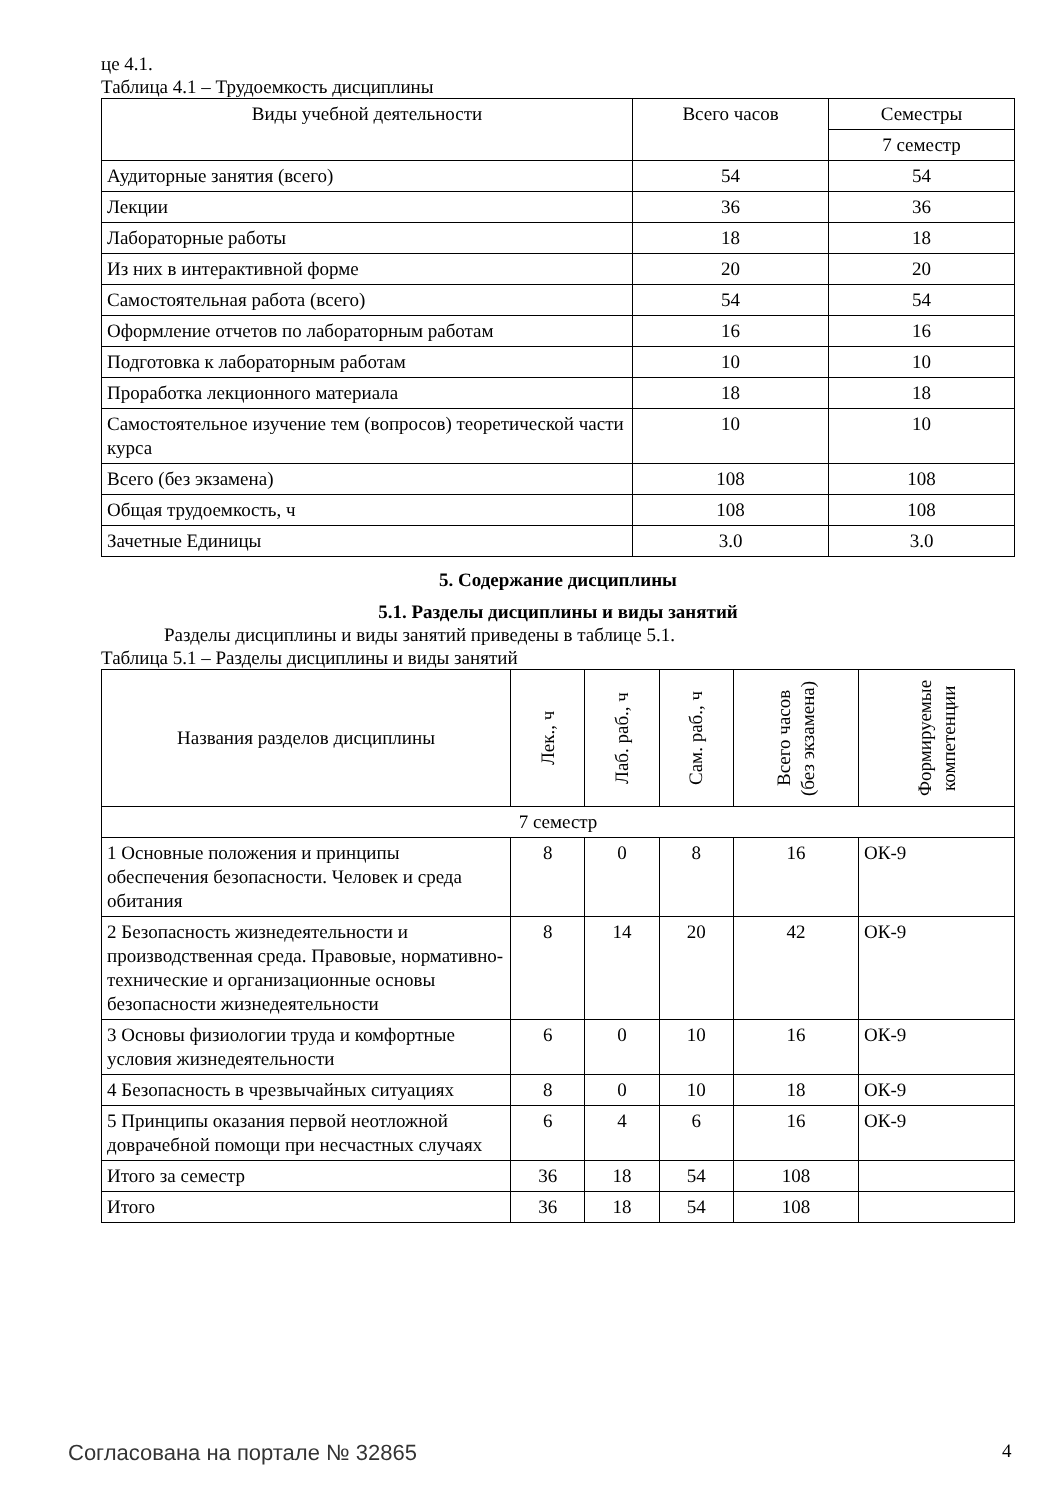це 4.1.
Таблица 4.1 – Трудоемкость дисциплины
| Виды учебной деятельности | Всего часов | Семестры |
| --- | --- | --- |
| | | 7 семестр |
| Аудиторные занятия (всего) | 54 | 54 |
| Лекции | 36 | 36 |
| Лабораторные работы | 18 | 18 |
| Из них в интерактивной форме | 20 | 20 |
| Самостоятельная работа (всего) | 54 | 54 |
| Оформление отчетов по лабораторным работам | 16 | 16 |
| Подготовка к лабораторным работам | 10 | 10 |
| Проработка лекционного материала | 18 | 18 |
| Самостоятельное изучение тем (вопросов) теоретической части курса | 10 | 10 |
| Всего (без экзамена) | 108 | 108 |
| Общая трудоемкость, ч | 108 | 108 |
| Зачетные Единицы | 3.0 | 3.0 |
5. Содержание дисциплины
5.1. Разделы дисциплины и виды занятий
Разделы дисциплины и виды занятий приведены в таблице 5.1.
Таблица 5.1 – Разделы дисциплины и виды занятий
| Названия разделов дисциплины | Лек., ч | Лаб. раб., ч | Сам. раб., ч | Всего часов (без экзамена) | Формируемые компетенции |
| --- | --- | --- | --- | --- | --- |
| 7 семестр | | | | | |
| 1 Основные положения и принципы обеспечения безопасности. Человек и среда обитания | 8 | 0 | 8 | 16 | ОК-9 |
| 2 Безопасность жизнедеятельности и производственная среда. Правовые, нормативно-технические и организационные основы безопасности жизнедеятельности | 8 | 14 | 20 | 42 | ОК-9 |
| 3 Основы физиологии труда и комфортные условия жизнедеятельности | 6 | 0 | 10 | 16 | ОК-9 |
| 4 Безопасность в чрезвычайных ситуациях | 8 | 0 | 10 | 18 | ОК-9 |
| 5 Принципы оказания первой неотложной доврачебной помощи при несчастных случаях | 6 | 4 | 6 | 16 | ОК-9 |
| Итого за семестр | 36 | 18 | 54 | 108 | |
| Итого | 36 | 18 | 54 | 108 | |
Согласована на портале № 32865 4